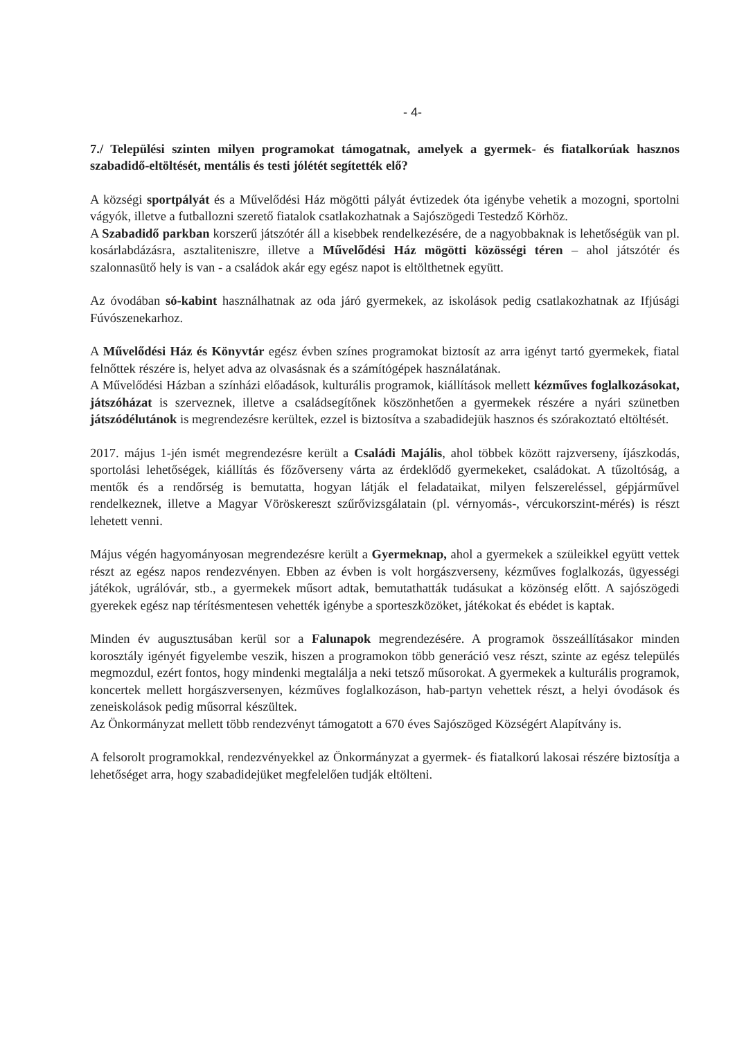- 4-
7./ Települési szinten milyen programokat támogatnak, amelyek a gyermek- és fiatalkorúak hasznos szabadidő-eltöltését, mentális és testi jólétét segítették elő?
A községi sportpályát és a Művelődési Ház mögötti pályát évtizedek óta igénybe vehetik a mozogni, sportolni vágyók, illetve a futballozni szerető fiatalok csatlakozhatnak a Sajószögedi Testedző Körhöz.
A Szabadidő parkban korszerű játszótér áll a kisebbek rendelkezésére, de a nagyobbaknak is lehetőségük van pl. kosárlabdázásra, asztaliteniszre, illetve a Művelődési Ház mögötti közösségi téren – ahol játszótér és szalonnasütő hely is van - a családok akár egy egész napot is eltölthetnek együtt.
Az óvodában só-kabint használhatnak az oda járó gyermekek, az iskolások pedig csatlakozhatnak az Ifjúsági Fúvószenekarhoz.
A Művelődési Ház és Könyvtár egész évben színes programokat biztosít az arra igényt tartó gyermekek, fiatal felnőttek részére is, helyet adva az olvasásnak és a számítógépek használatának.
A Művelődési Házban a színházi előadások, kulturális programok, kiállítások mellett kézműves foglalkozásokat, játszóházat is szerveznek, illetve a családsegítőnek köszönhetően a gyermekek részére a nyári szünetben játszódélutánok is megrendezésre kerültek, ezzel is biztosítva a szabadidejük hasznos és szórakoztató eltöltését.
2017. május 1-jén ismét megrendezésre került a Családi Majális, ahol többek között rajzverseny, íjászkodás, sportolási lehetőségek, kiállítás és főzőverseny várta az érdeklődő gyermekeket, családokat. A tűzoltóság, a mentők és a rendőrség is bemutatta, hogyan látják el feladataikat, milyen felszereléssel, gépjárművel rendelkeznek, illetve a Magyar Vöröskereszt szűrővizsgálatain (pl. vérnyomás-, vércukorszint-mérés) is részt lehetett venni.
Május végén hagyományosan megrendezésre került a Gyermeknap, ahol a gyermekek a szüleikkel együtt vettek részt az egész napos rendezvényen. Ebben az évben is volt horgászverseny, kézműves foglalkozás, ügyességi játékok, ugrálóvár, stb., a gyermekek műsort adtak, bemutathatták tudásukat a közönség előtt. A sajószögedi gyerekek egész nap térítésmentesen vehették igénybe a sporteszközöket, játékokat és ebédet is kaptak.
Minden év augusztusában kerül sor a Falunapok megrendezésére. A programok összeállításakor minden korosztály igényét figyelembe veszik, hiszen a programokon több generáció vesz részt, szinte az egész település megmozdul, ezért fontos, hogy mindenki megtalálja a neki tetsző műsorokat. A gyermekek a kulturális programok, koncertek mellett horgászversenyen, kézműves foglalkozáson, hab-partyn vehettek részt, a helyi óvodások és zeneiskolások pedig műsorral készültek.
Az Önkormányzat mellett több rendezvényt támogatott a 670 éves Sajószöged Községért Alapítvány is.
A felsorolt programokkal, rendezvényekkel az Önkormányzat a gyermek- és fiatalkorú lakosai részére biztosítja a lehetőséget arra, hogy szabadidejüket megfelelően tudják eltölteni.